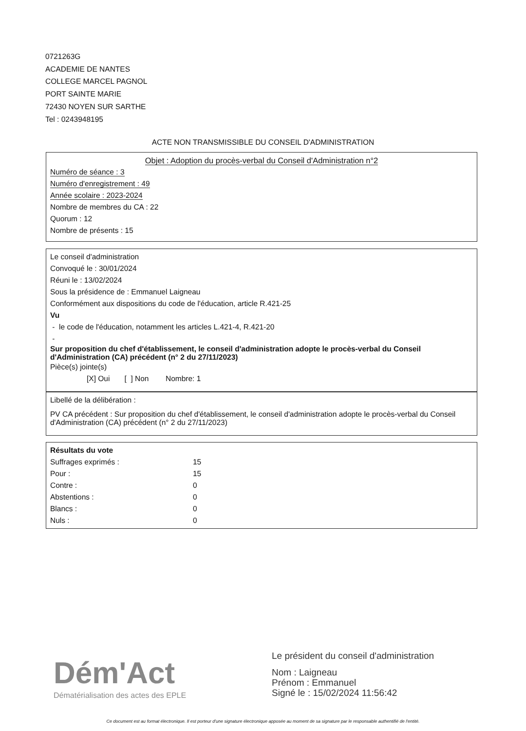0721263G
ACADEMIE DE NANTES
COLLEGE MARCEL PAGNOL
PORT SAINTE MARIE
72430 NOYEN SUR SARTHE
Tel : 0243948195
ACTE NON TRANSMISSIBLE DU CONSEIL D'ADMINISTRATION
Objet : Adoption du procès-verbal du Conseil d'Administration n°2
Numéro de séance : 3
Numéro d'enregistrement : 49
Année scolaire : 2023-2024
Nombre de membres du CA : 22
Quorum : 12
Nombre de présents : 15
Le conseil d'administration
Convoqué le : 30/01/2024
Réuni le : 13/02/2024
Sous la présidence de : Emmanuel Laigneau
Conformément aux dispositions du code de l'éducation, article R.421-25
Vu
- le code de l'éducation, notamment les articles L.421-4, R.421-20
-
Sur proposition du chef d'établissement, le conseil d'administration adopte le procès-verbal du Conseil d'Administration (CA) précédent (n° 2 du 27/11/2023)
Pièce(s) jointe(s)
[X] Oui [ ] Non Nombre: 1
Libellé de la délibération :
PV CA précédent : Sur proposition du chef d'établissement, le conseil d'administration adopte le procès-verbal du Conseil d'Administration (CA) précédent (n° 2 du 27/11/2023)
Résultats du vote
| Suffrages exprimés : | 15 |
| Pour : | 15 |
| Contre : | 0 |
| Abstentions : | 0 |
| Blancs : | 0 |
| Nuls : | 0 |
Dém'Act
Dématérialisation des actes des EPLE
Le président du conseil d'administration
Nom : Laigneau
Prénom : Emmanuel
Signé le : 15/02/2024 11:56:42
Ce document est au format électronique. Il est porteur d'une signature électronique apposée au moment de sa signature par le responsable authentifié de l'entité.